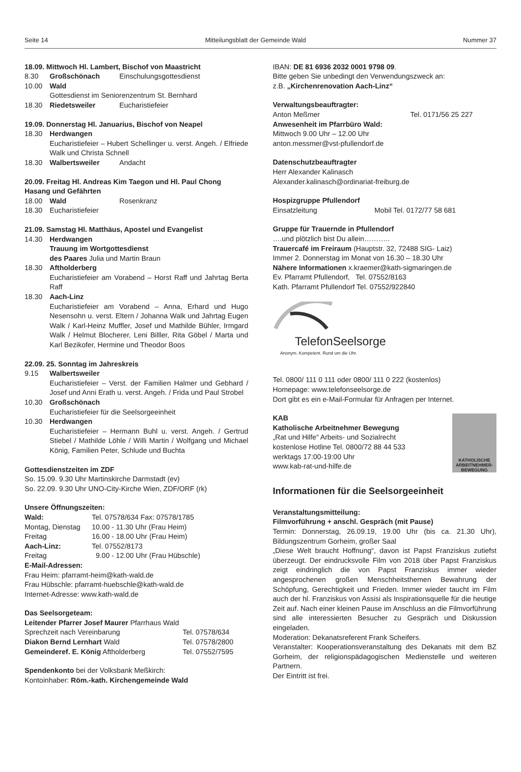Seite 14 Mitteilungsblatt der Gemeinde Wald Nummer 37
18.09. Mittwoch Hl. Lambert, Bischof von Maastricht
8.30 Großschönach Einschulungsgottesdienst
10.00 Wald
Gottesdienst im Seniorenzentrum St. Bernhard
18.30 Riedetsweiler Eucharistiefeier
19.09. Donnerstag Hl. Januarius, Bischof von Neapel
18.30 Herdwangen
Eucharistiefeier – Hubert Schellinger u. verst. Angeh. / Elfriede Walk und Christa Schnell
18.30 Walbertsweiler Andacht
20.09. Freitag Hl. Andreas Kim Taegon und Hl. Paul Chong Hasang und Gefährten
18.00 Wald Rosenkranz
18.30 Eucharistiefeier
21.09. Samstag Hl. Matthäus, Apostel und Evangelist
14.30 Herdwangen
Trauung im Wortgottesdienst
des Paares Julia und Martin Braun
18.30 Aftholderberg
Eucharistiefeier am Vorabend – Horst Raff und Jahrtag Berta Raff
18.30 Aach-Linz
Eucharistiefeier am Vorabend – Anna, Erhard und Hugo Nesensohn u. verst. Eltern / Johanna Walk und Jahrtag Eugen Walk / Karl-Heinz Muffler, Josef und Mathilde Bühler, Irmgard Walk / Helmut Blocherer, Leni Billler, Rita Göbel / Marta und Karl Bezikofer, Hermine und Theodor Boos
22.09. 25. Sonntag im Jahreskreis
9.15 Walbertsweiler
Eucharistiefeier – Verst. der Familien Halmer und Gebhard / Josef und Anni Erath u. verst. Angeh. / Frida und Paul Strobel
10.30 Großschönach
Eucharistiefeier für die Seelsorgeeinheit
10.30 Herdwangen
Eucharistiefeier – Hermann Buhl u. verst. Angeh. / Gertrud Stiebel / Mathilde Löhle / Willi Martin / Wolfgang und Michael König, Familien Peter, Schlude und Buchta
Gottesdienstzeiten im ZDF
So. 15.09. 9.30 Uhr Martinskirche Darmstadt (ev)
So. 22.09. 9.30 Uhr UNO-City-Kirche Wien, ZDF/ORF (rk)
Unsere Öffnungszeiten:
Wald: Tel. 07578/634 Fax: 07578/1785
Montag, Dienstag 10.00 - 11.30 Uhr (Frau Heim)
Freitag 16.00 - 18.00 Uhr (Frau Heim)
Aach-Linz: Tel. 07552/8173
Freitag 9.00 - 12.00 Uhr (Frau Hübschle)
E-Mail-Adressen:
Frau Heim: pfarramt-heim@kath-wald.de
Frau Hübschle: pfarramt-huebschle@kath-wald.de
Internet-Adresse: www.kath-wald.de
Das Seelsorgeteam:
Leitender Pfarrer Josef Maurer Pfarrhaus Wald
Sprechzeit nach Vereinbarung Tel. 07578/634
Diakon Bernd Lernhart Wald Tel. 07578/2800
Gemeinderef. E. König Aftholderberg Tel. 07552/7595
Spendenkonto bei der Volksbank Meßkirch:
Kontoinhaber: Röm.-kath. Kirchengemeinde Wald
IBAN: DE 81 6936 2032 0001 9798 09.
Bitte geben Sie unbedingt den Verwendungszweck an:
z.B. „Kirchenrenovation Aach-Linz“
Verwaltungsbeauftragter:
Anton Meßmer Tel. 0171/56 25 227
Anwesenheit im Pfarrbüro Wald:
Mittwoch 9.00 Uhr – 12.00 Uhr
anton.messmer@vst-pfullendorf.de
Datenschutzbeauftragter
Herr Alexander Kalinasch
Alexander.kalinasch@ordinariat-freiburg.de
Hospizgruppe Pfullendorf
Einsatzleitung Mobil Tel. 0172/77 58 681
Gruppe für Trauernde in Pfullendorf
….und plötzlich bist Du allein………..
Trauercafé im Freiraum (Hauptstr. 32, 72488 SIG- Laiz)
Immer 2. Donnerstag im Monat von 16.30 – 18.30 Uhr
Nähere Informationen x.kraemer@kath-sigmaringen.de
Ev. Pfarramt Pfullendorf, Tel. 07552/8163
Kath. Pfarramt Pfullendorf Tel. 07552/922840
TelefonSeelsorge
Anonym. Kompetent. Rund um die Uhr.
Tel. 0800/ 111 0 111 oder 0800/ 111 0 222 (kostenlos)
Homepage: www.telefonseelsorge.de
Dort gibt es ein e-Mail-Formular für Anfragen per Internet.
KAB
Katholische Arbeitnehmer Bewegung
„Rat und Hilfe“ Arbeits- und Sozialrecht
kostenlose Hotline Tel. 0800/72 88 44 533
werktags 17:00-19:00 Uhr
www.kab-rat-und-hilfe.de
KATHOLISCHE ARBEITNEHMER-BEWEGUNG
Informationen für die Seelsorgeeinheit
Veranstaltungsmitteilung:
Filmvorführung + anschl. Gespräch (mit Pause)
Termin: Donnerstag, 26.09.19, 19.00 Uhr (bis ca. 21.30 Uhr), Bildungszentrum Gorheim, großer Saal
„Diese Welt braucht Hoffnung“, davon ist Papst Franziskus zutiefst überzeugt. Der eindrucksvolle Film von 2018 über Papst Franziskus zeigt eindringlich die von Papst Franziskus immer wieder angesprochenen großen Menschheitsthemen Bewahrung der Schöpfung, Gerechtigkeit und Frieden. Immer wieder taucht im Film auch der hl. Franziskus von Assisi als Inspirationsquelle für die heutige Zeit auf. Nach einer kleinen Pause im Anschluss an die Filmvorführung sind alle interessierten Besucher zu Gespräch und Diskussion eingeladen.
Moderation: Dekanatsreferent Frank Scheifers.
Veranstalter: Kooperationsveranstaltung des Dekanats mit dem BZ Gorheim, der religionspädagogischen Medienstelle und weiteren Partnern.
Der Eintritt ist frei.